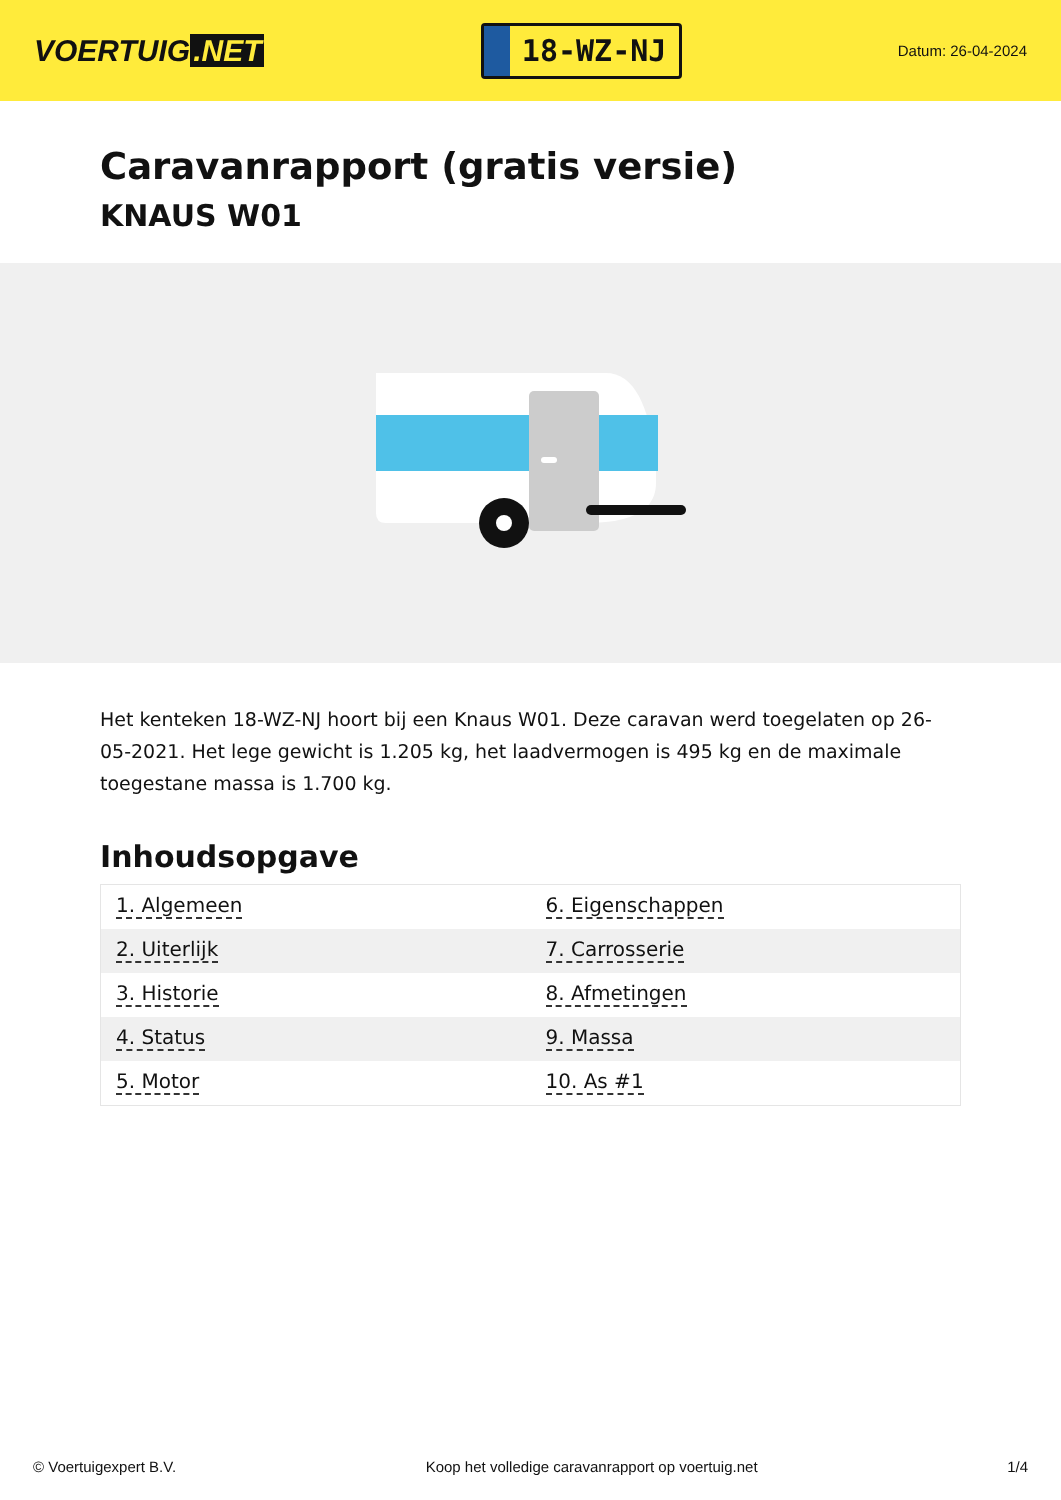VOERTUIG.NET
18-WZ-NJ
Datum: 26-04-2024
Caravanrapport (gratis versie)
KNAUS W01
Het kenteken 18-WZ-NJ hoort bij een Knaus W01. Deze caravan werd toegelaten op 26-05-2021. Het lege gewicht is 1.205 kg, het laadvermogen is 495 kg en de maximale toegestane massa is 1.700 kg.
Inhoudsopgave
| 1. Algemeen | 6. Eigenschappen |
| 2. Uiterlijk | 7. Carrosserie |
| 3. Historie | 8. Afmetingen |
| 4. Status | 9. Massa |
| 5. Motor | 10. As #1 |
© Voertuigexpert B.V. Koop het volledige caravanrapport op voertuig.net 1/4